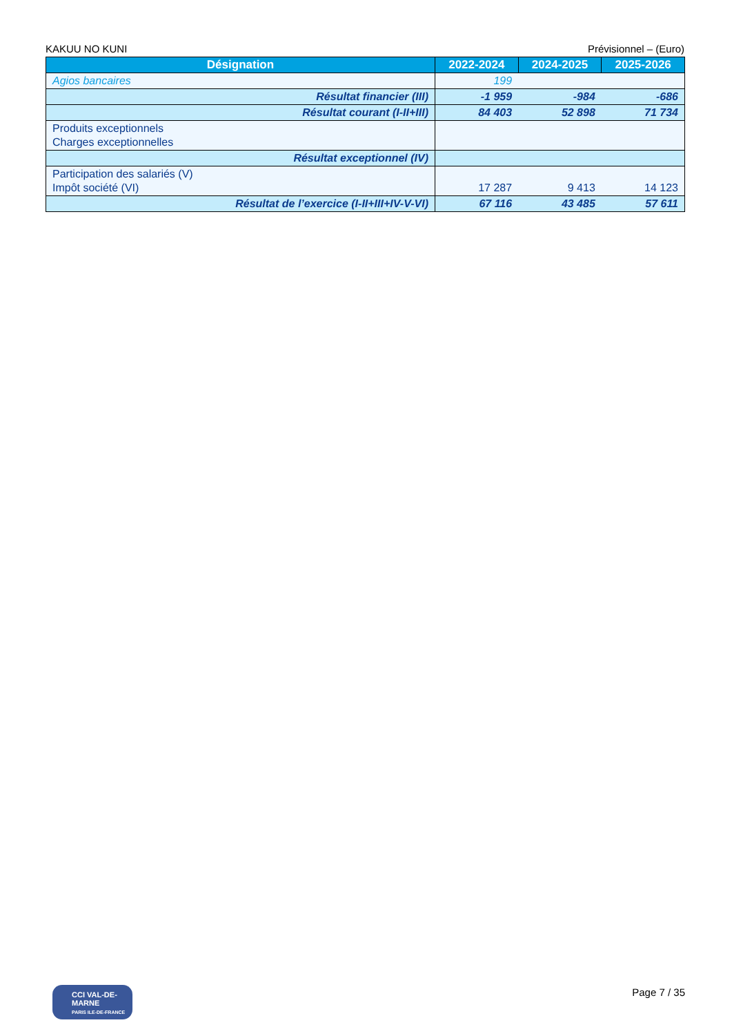KAKUU NO KUNI Prévisionnel – (Euro)
| Désignation | 2022-2024 | 2024-2025 | 2025-2026 |
| --- | --- | --- | --- |
| Agios bancaires | 199 | | |
| Résultat financier (III) | -1 959 | -984 | -686 |
| Résultat courant (I-II+III) | 84 403 | 52 898 | 71 734 |
| Produits exceptionnels Charges exceptionnelles | | | |
| Résultat exceptionnel (IV) | | | |
| Participation des salariés (V) Impôt société (VI) | 17 287 | 9 413 | 14 123 |
| Résultat de l’exercice (I-II+III+IV-V-VI) | 67 116 | 43 485 | 57 611 |
CCI VAL-DE-MARNE
PARIS ILE-DE-FRANCE
Page 7 / 35